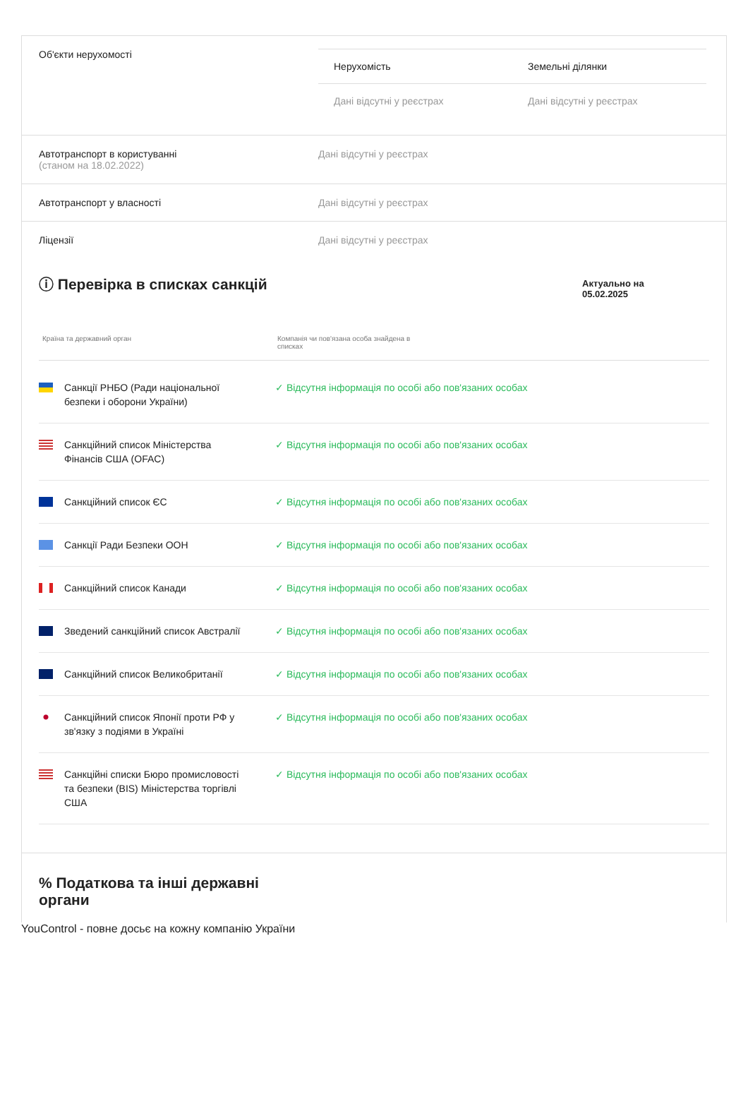Об'єкти нерухомості
| Нерухомість | Земельні ділянки |
| --- | --- |
| Дані відсутні у реєстрах | Дані відсутні у реєстрах |
Автотранспорт в користуванні
(станом на 18.02.2022)
Дані відсутні у реєстрах
Автотранспорт у власності Дані відсутні у реєстрах
Ліцензії Дані відсутні у реєстрах
ⓘ Перевірка в списках санкцій
Актуально на
05.02.2025
Країна та державний орган Компанія чи пов'язана особа знайдена в списках
| Санкції РНБО (Ради національної безпеки і оборони України) | ✓ Відсутня інформація по особі або пов'язаних особах |
| Санкційний список Міністерства Фінансів США (OFAC) | ✓ Відсутня інформація по особі або пов'язаних особах |
| Санкційний список ЄС | ✓ Відсутня інформація по особі або пов'язаних особах |
| Санкції Ради Безпеки ООН | ✓ Відсутня інформація по особі або пов'язаних особах |
| Санкційний список Канади | ✓ Відсутня інформація по особі або пов'язаних особах |
| Зведений санкційний список Австралії | ✓ Відсутня інформація по особі або пов'язаних особах |
| Санкційний список Великобританії | ✓ Відсутня інформація по особі або пов'язаних особах |
| Санкційний список Японії проти РФ у зв'язку з подіями в Україні | ✓ Відсутня інформація по особі або пов'язаних особах |
| Санкційні списки Бюро промисловості та безпеки (BIS) Міністерства торгівлі США | ✓ Відсутня інформація по особі або пов'язаних особах |
% Податкова та інші державні
органи
YouControl - повне досьє на кожну компанію України